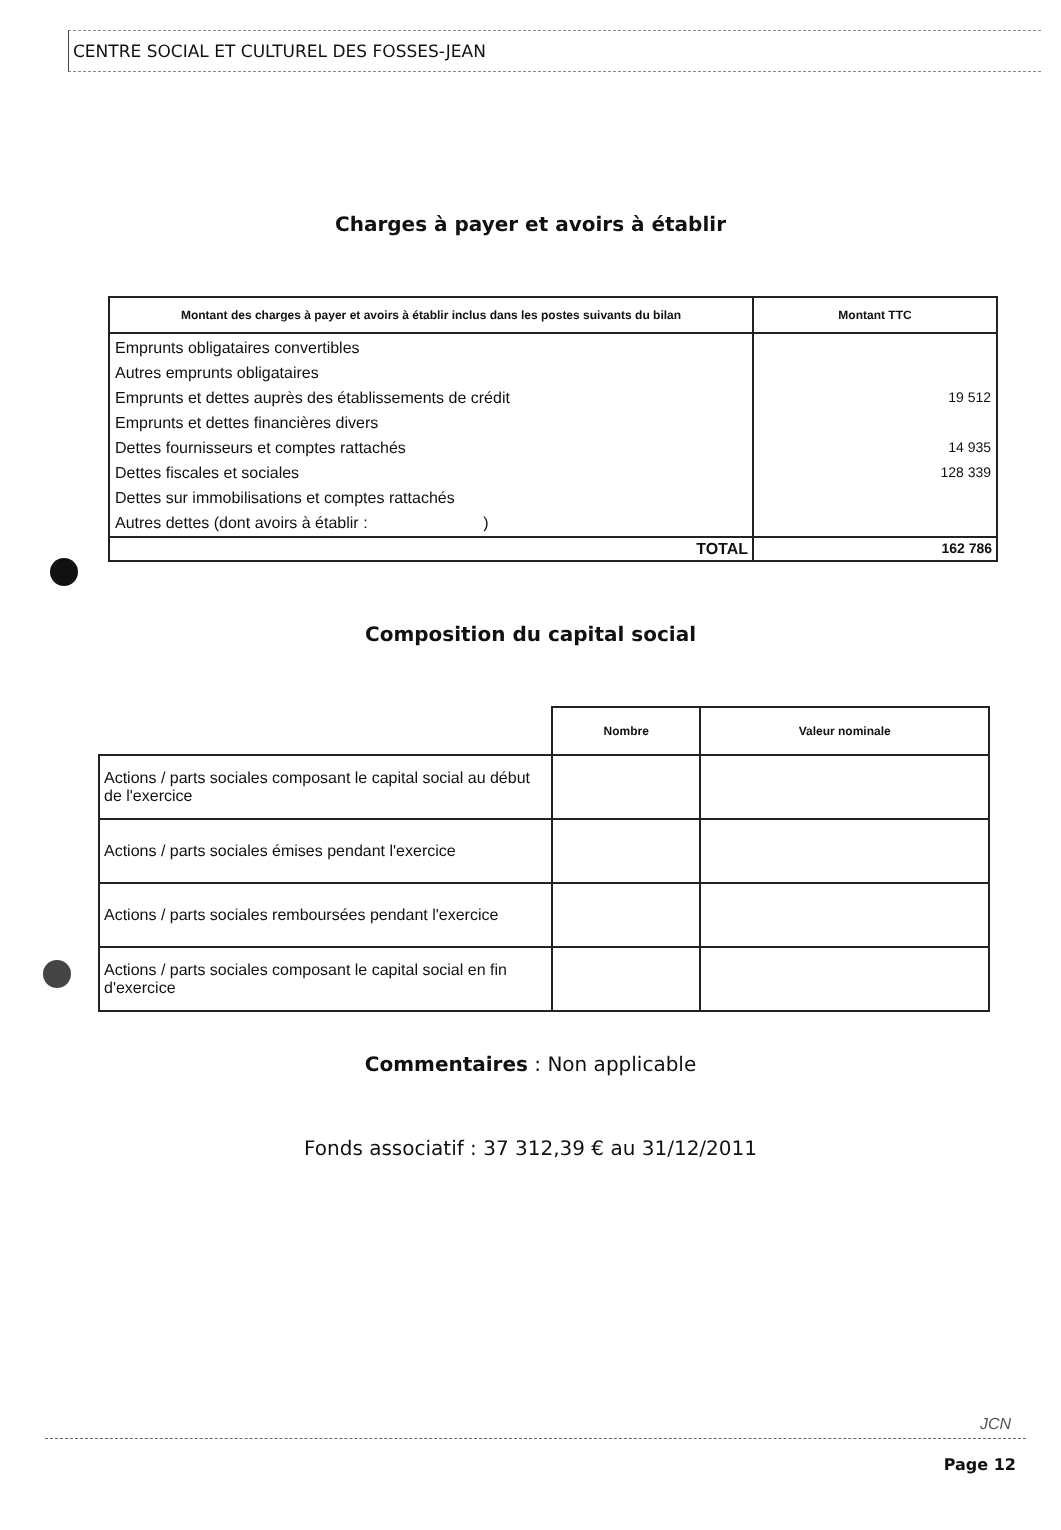CENTRE SOCIAL ET CULTUREL DES FOSSES-JEAN
Charges à payer et avoirs à établir
| Montant des charges à payer et avoirs à établir inclus dans les postes suivants du bilan | Montant TTC |
| --- | --- |
| Emprunts obligataires convertibles Autres emprunts obligataires Emprunts et dettes auprès des établissements de crédit Emprunts et dettes financières divers Dettes fournisseurs et comptes rattachés Dettes fiscales et sociales Dettes sur immobilisations et comptes rattachés Autres dettes (dont avoirs à établir : ) | 19 512 14 935 128 339 |
| TOTAL | 162 786 |
Composition du capital social
| | Nombre | Valeur nominale |
| --- | --- | --- |
| Actions / parts sociales composant le capital social au début de l'exercice | | |
| Actions / parts sociales émises pendant l'exercice | | |
| Actions / parts sociales remboursées pendant l'exercice | | |
| Actions / parts sociales composant le capital social en fin d'exercice | | |
Commentaires : Non applicable
Fonds associatif : 37 312,39 € au 31/12/2011
JCN
Page 12